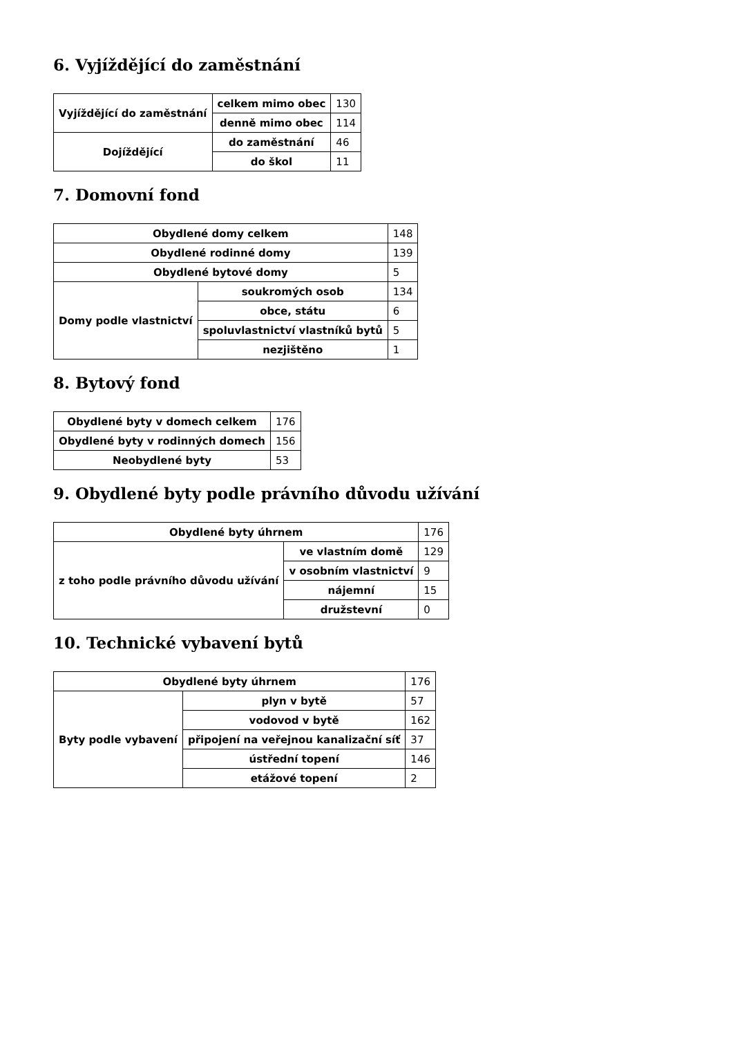6. Vyjíždějící do zaměstnání
| Vyjíždějící do zaměstnání | celkem mimo obec | 130 |
| | denně mimo obec | 114 |
| Dojíždějící | do zaměstnání | 46 |
| | do škol | 11 |
7. Domovní fond
| Obydlené domy celkem | | 148 |
| Obydlené rodinné domy | | 139 |
| Obydlené bytové domy | | 5 |
| Domy podle vlastnictví | soukromých osob | 134 |
| | obce, státu | 6 |
| | spoluvlastnictví vlastníků bytů | 5 |
| | nezjištěno | 1 |
8. Bytový fond
| Obydlené byty v domech celkem | 176 |
| Obydlené byty v rodinných domech | 156 |
| Neobydlené byty | 53 |
9. Obydlené byty podle právního důvodu užívání
| Obydlené byty úhrnem | | 176 |
| z toho podle právního důvodu užívání | ve vlastním domě | 129 |
| | v osobním vlastnictví | 9 |
| | nájemní | 15 |
| | družstevní | 0 |
10. Technické vybavení bytů
| Obydlené byty úhrnem | | 176 |
| Byty podle vybavení | plyn v bytě | 57 |
| | vodovod v bytě | 162 |
| | připojení na veřejnou kanalizační síť | 37 |
| | ústřední topení | 146 |
| | etážové topení | 2 |